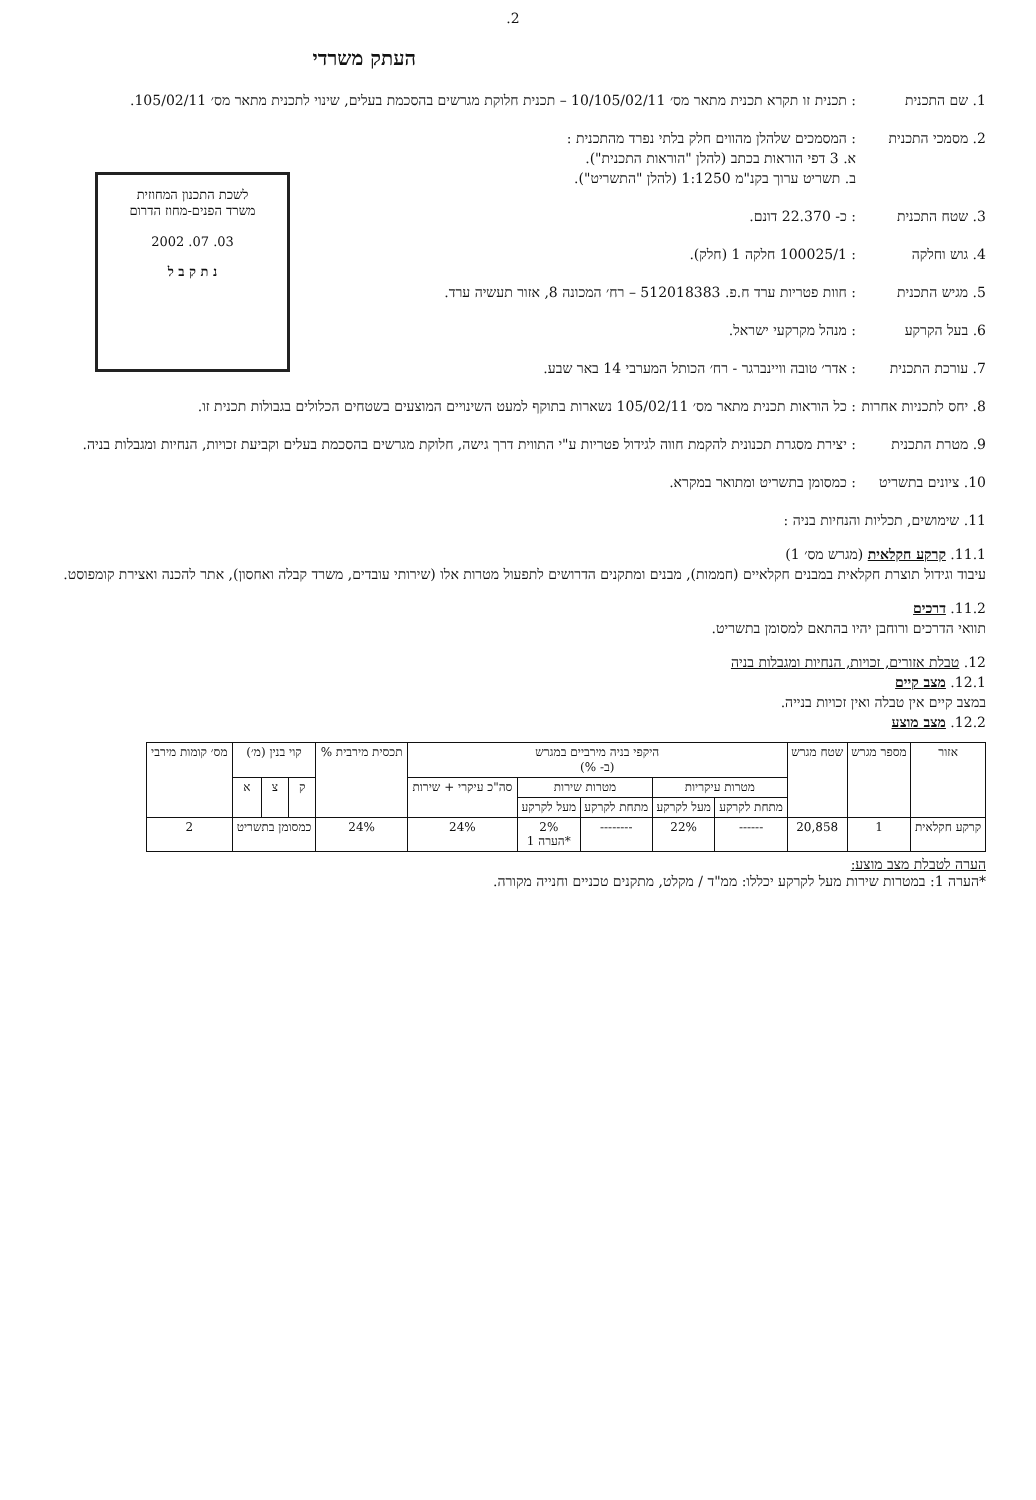.2
העתק משרדי
לשכת התכנון המחוזית
משרד הפנים-מחוז הדרום
03. 07. 2002
נ ת ק ב ל
1. שם התכנית : תכנית זו תקרא תכנית מתאר מס׳ 10/105/02/11 – תכנית חלוקת מגרשים בהסכמת בעלים, שינוי לתכנית מתאר מס׳ 105/02/11.
2. מסמכי התכנית : המסמכים שלהלן מהווים חלק בלתי נפרד מהתכנית :
א. 3 דפי הוראות בכתב (להלן "הוראות התכנית").
ב. תשריט ערוך בקנ"מ 1:1250 (להלן "התשריט").
3. שטח התכנית : כ- 22.370 דונם.
4. גוש וחלקה : 100025/1 חלקה 1 (חלק).
5. מגיש התכנית : חוות פטריות ערד ח.פ. 512018383 – רח׳ המכונה 8, אזור תעשיה ערד.
6. בעל הקרקע : מנהל מקרקעי ישראל.
7. עורכת התכנית : אדר׳ טובה וויינברגר - רח׳ הכותל המערבי 14 באר שבע.
8. יחס לתכניות אחרות
: כל הוראות תכנית מתאר מס׳ 105/02/11 נשארות בתוקף למעט השינויים המוצעים בשטחים הכלולים בגבולות תכנית זו.
9. מטרת התכנית : יצירת מסגרת תכנונית להקמת חווה לגידול פטריות ע"י התווית דרך גישה, חלוקת מגרשים בהסכמת בעלים וקביעת זכויות, הנחיות ומגבלות בניה.
10. ציונים בתשריט
: כמסומן בתשריט ומתואר במקרא.
11. שימושים, תכליות והנחיות בניה :
11.1. קרקע חקלאית (מגרש מס׳ 1)
עיבוד וגידול תוצרת חקלאית במבנים חקלאיים (חממות), מבנים ומתקנים הדרושים לתפעול מטרות אלו (שירותי עובדים, משרד קבלה ואחסון), אתר להכנה ואצירת קומפוסט.
11.2. דרכים
תוואי הדרכים ורוחבן יהיו בהתאם למסומן בתשריט.
12. טבלת אזורים, זכויות, הנחיות ומגבלות בניה
12.1. מצב קיים
במצב קיים אין טבלה ואין זכויות בנייה.
12.2. מצב מוצע
| אזור | מספר מגרש | שטח מגרש | היקפי בניה מירביים במגרש (ב- %) | | | | | תכסית מירבית % | קוי בנין (מ׳) | | | מס׳ קומות מירבי |
| --- | --- | --- | --- | --- | --- | --- | --- | --- | --- | --- | --- | --- |
| | | | מטרות עיקריות | | מטרות שירות | | סה"כ עיקרי + שירות | | ק | צ | א | |
| | | | מתחת לקרקע | מעל לקרקע | מתחת לקרקע | מעל לקרקע | | | | | | |
| קרקע חקלאית | 1 | 20,858 | ------ | 22% | -------- | 2% *הערה 1 | 24% | 24% | כמסומן בתשריט | | | 2 |
הערה לטבלת מצב מוצע:
*הערה 1: במטרות שירות מעל לקרקע יכללו: ממ"ד / מקלט, מתקנים טכניים וחנייה מקורה.